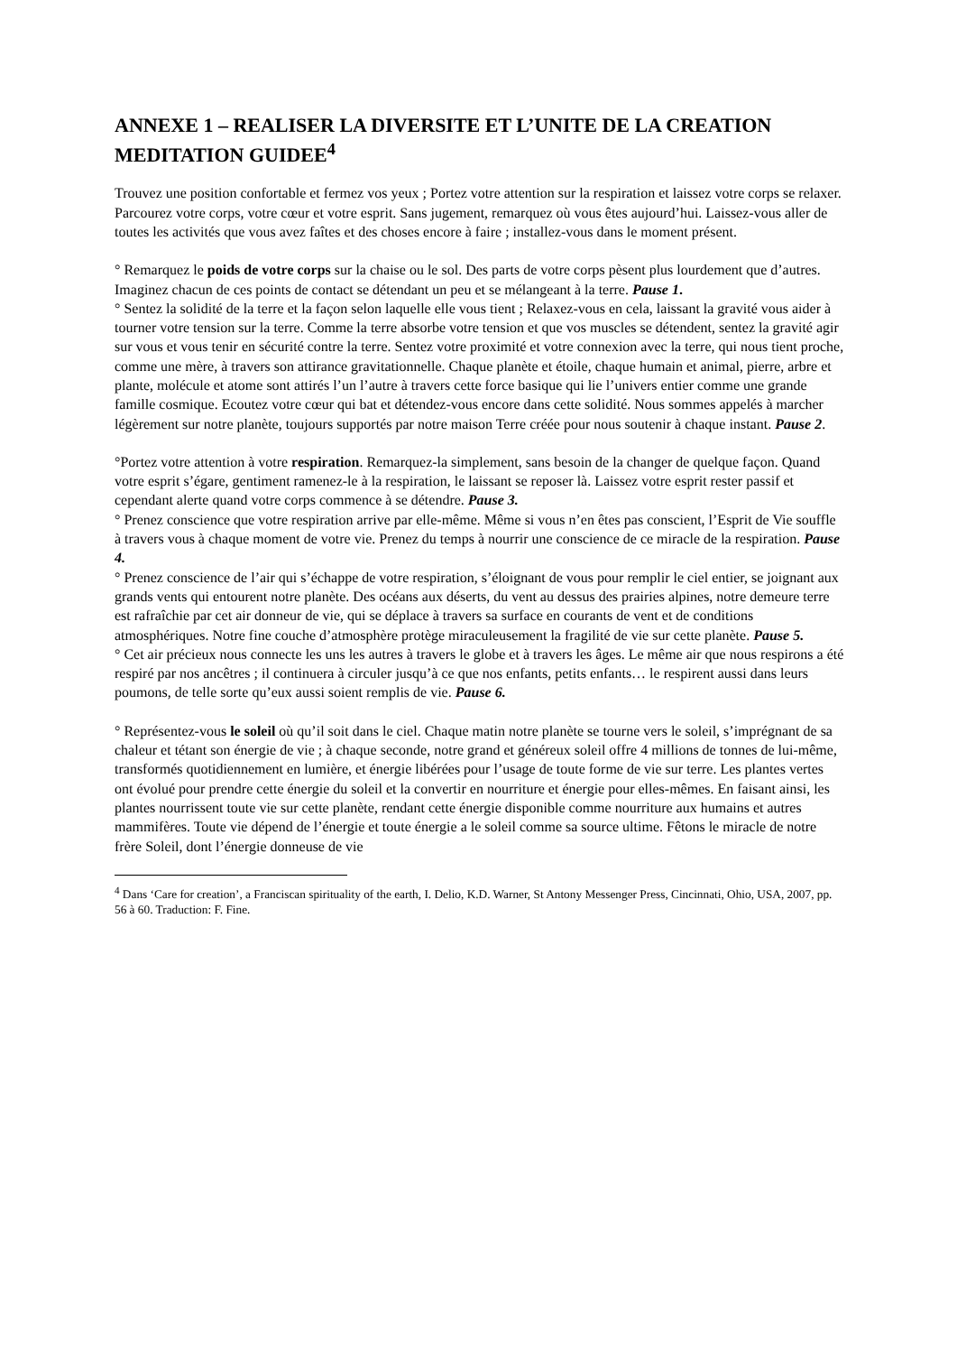ANNEXE 1 – REALISER LA DIVERSITE ET L’UNITE DE LA CREATION MEDITATION GUIDEE<sup>4</sup>
Trouvez une position confortable et fermez vos yeux ; Portez votre attention sur la respiration et laissez votre corps se relaxer. Parcourez votre corps, votre cœur et votre esprit. Sans jugement, remarquez où vous êtes aujourd’hui. Laissez-vous aller de toutes les activités que vous avez faîtes et des choses encore à faire ; installez-vous dans le moment présent.
° Remarquez le poids de votre corps sur la chaise ou le sol. Des parts de votre corps pèsent plus lourdement que d’autres. Imaginez chacun de ces points de contact se détendant un peu et se mélangeant à la terre. Pause 1.
° Sentez la solidité de la terre et la façon selon laquelle elle vous tient ; Relaxez-vous en cela, laissant la gravité vous aider à tourner votre tension sur la terre. Comme la terre absorbe votre tension et que vos muscles se détendent, sentez la gravité agir sur vous et vous tenir en sécurité contre la terre. Sentez votre proximité et votre connexion avec la terre, qui nous tient proche, comme une mère, à travers son attirance gravitationnelle. Chaque planète et étoile, chaque humain et animal, pierre, arbre et plante, molécule et atome sont attirés l’un l’autre à travers cette force basique qui lie l’univers entier comme une grande famille cosmique. Ecoutez votre cœur qui bat et détendez-vous encore dans cette solidité. Nous sommes appelés à marcher légèrement sur notre planète, toujours supportés par notre maison Terre créée pour nous soutenir à chaque instant. Pause 2.
°Portez votre attention à votre respiration. Remarquez-la simplement, sans besoin de la changer de quelque façon. Quand votre esprit s’égare, gentiment ramenez-le à la respiration, le laissant se reposer là. Laissez votre esprit rester passif et cependant alerte quand votre corps commence à se détendre. Pause 3.
° Prenez conscience que votre respiration arrive par elle-même. Même si vous n’en êtes pas conscient, l’Esprit de Vie souffle à travers vous à chaque moment de votre vie. Prenez du temps à nourrir une conscience de ce miracle de la respiration. Pause 4.
° Prenez conscience de l’air qui s’échappe de votre respiration, s’éloignant de vous pour remplir le ciel entier, se joignant aux grands vents qui entourent notre planète. Des océans aux déserts, du vent au dessus des prairies alpines, notre demeure terre est rafraîchie par cet air donneur de vie, qui se déplace à travers sa surface en courants de vent et de conditions atmosphériques. Notre fine couche d’atmosphère protège miraculeusement la fragilité de vie sur cette planète. Pause 5.
° Cet air précieux nous connecte les uns les autres à travers le globe et à travers les âges. Le même air que nous respirons a été respiré par nos ancêtres ; il continuera à circuler jusqu’à ce que nos enfants, petits enfants… le respirent aussi dans leurs poumons, de telle sorte qu’eux aussi soient remplis de vie. Pause 6.
° Représentez-vous le soleil où qu’il soit dans le ciel. Chaque matin notre planète se tourne vers le soleil, s’imprégnant de sa chaleur et tétant son énergie de vie ; à chaque seconde, notre grand et généreux soleil offre 4 millions de tonnes de lui-même, transformés quotidiennement en lumière, et énergie libérées pour l’usage de toute forme de vie sur terre. Les plantes vertes ont évolué pour prendre cette énergie du soleil et la convertir en nourriture et énergie pour elles-mêmes. En faisant ainsi, les plantes nourrissent toute vie sur cette planète, rendant cette énergie disponible comme nourriture aux humains et autres mammifères. Toute vie dépend de l’énergie et toute énergie a le soleil comme sa source ultime. Fêtons le miracle de notre frère Soleil, dont l’énergie donneuse de vie
<sup>4</sup> Dans ‘Care for creation’, a Franciscan spirituality of the earth, I. Delio, K.D. Warner, St Antony Messenger Press, Cincinnati, Ohio, USA, 2007, pp. 56 à 60. Traduction: F. Fine.